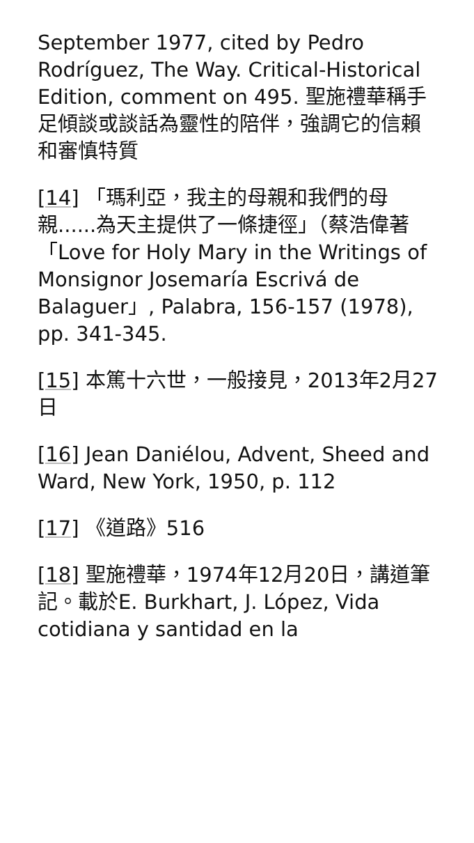September 1977, cited by Pedro Rodríguez, The Way. Critical-Historical Edition, comment on 495. 聖施禮華稱手足傾談或談話為靈性的陪伴，強調它的信賴和審慎特質
[14] 「瑪利亞，我主的母親和我們的母親......為天主提供了一條捷徑」（蔡浩偉著「Love for Holy Mary in the Writings of Monsignor Josemaría Escrivá de Balaguer」, Palabra, 156-157 (1978), pp. 341-345.
[15] 本篤十六世，一般接見，2013年2月27日
[16] Jean Daniélou, Advent, Sheed and Ward, New York, 1950, p. 112
[17] 《道路》516
[18] 聖施禮華，1974年12月20日，講道筆記。載於E. Burkhart, J. López, Vida cotidiana y santidad en la